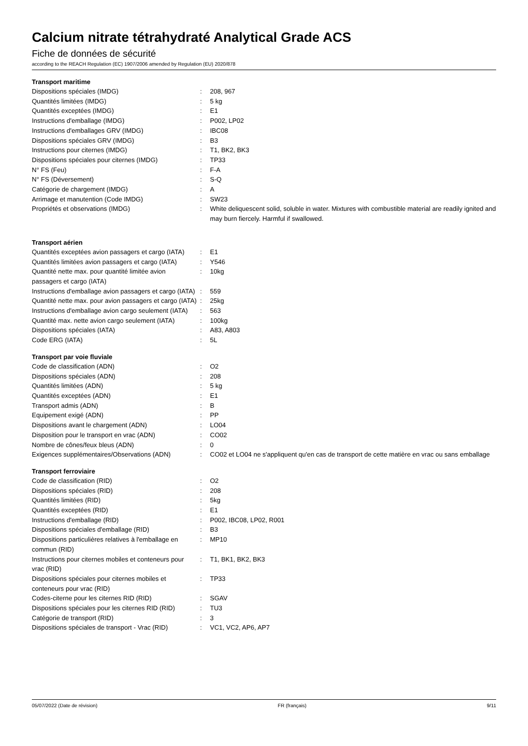Calcium nitrate tétrahydraté Analytical Grade ACS
Fiche de données de sécurité
according to the REACH Regulation (EC) 1907/2006 amended by Regulation (EU) 2020/878
Transport maritime
| Dispositions spéciales (IMDG) | : | 208, 967 |
| Quantités limitées (IMDG) | : | 5 kg |
| Quantités exceptées (IMDG) | : | E1 |
| Instructions d'emballage (IMDG) | : | P002, LP02 |
| Instructions d'emballages GRV (IMDG) | : | IBC08 |
| Dispositions spéciales GRV (IMDG) | : | B3 |
| Instructions pour citernes (IMDG) | : | T1, BK2, BK3 |
| Dispositions spéciales pour citernes (IMDG) | : | TP33 |
| N° FS (Feu) | : | F-A |
| N° FS (Déversement) | : | S-Q |
| Catégorie de chargement (IMDG) | : | A |
| Arrimage et manutention (Code IMDG) | : | SW23 |
| Propriétés et observations (IMDG) | : | White deliquescent solid, soluble in water. Mixtures with combustible material are readily ignited and may burn fiercely. Harmful if swallowed. |
Transport aérien
| Quantités exceptées avion passagers et cargo (IATA) | : | E1 |
| Quantités limitées avion passagers et cargo (IATA) | : | Y546 |
| Quantité nette max. pour quantité limitée avion passagers et cargo (IATA) | : | 10kg |
| Instructions d'emballage avion passagers et cargo (IATA) | : | 559 |
| Quantité nette max. pour avion passagers et cargo (IATA) | : | 25kg |
| Instructions d'emballage avion cargo seulement (IATA) | : | 563 |
| Quantité max. nette avion cargo seulement (IATA) | : | 100kg |
| Dispositions spéciales (IATA) | : | A83, A803 |
| Code ERG (IATA) | : | 5L |
Transport par voie fluviale
| Code de classification (ADN) | : | O2 |
| Dispositions spéciales (ADN) | : | 208 |
| Quantités limitées (ADN) | : | 5 kg |
| Quantités exceptées (ADN) | : | E1 |
| Transport admis (ADN) | : | B |
| Equipement exigé (ADN) | : | PP |
| Dispositions avant le chargement (ADN) | : | LO04 |
| Disposition pour le transport en vrac (ADN) | : | CO02 |
| Nombre de cônes/feux bleus (ADN) | : | 0 |
| Exigences supplémentaires/Observations (ADN) | : | CO02 et LO04 ne s'appliquent qu'en cas de transport de cette matière en vrac ou sans emballage |
Transport ferroviaire
| Code de classification (RID) | : | O2 |
| Dispositions spéciales (RID) | : | 208 |
| Quantités limitées (RID) | : | 5kg |
| Quantités exceptées (RID) | : | E1 |
| Instructions d'emballage (RID) | : | P002, IBC08, LP02, R001 |
| Dispositions spéciales d'emballage (RID) | : | B3 |
| Dispositions particulières relatives à l'emballage en commun (RID) | : | MP10 |
| Instructions pour citernes mobiles et conteneurs pour vrac (RID) | : | T1, BK1, BK2, BK3 |
| Dispositions spéciales pour citernes mobiles et conteneurs pour vrac (RID) | : | TP33 |
| Codes-citerne pour les citernes RID (RID) | : | SGAV |
| Dispositions spéciales pour les citernes RID (RID) | : | TU3 |
| Catégorie de transport (RID) | : | 3 |
| Dispositions spéciales de transport - Vrac (RID) | : | VC1, VC2, AP6, AP7 |
05/07/2022 (Date de révision) FR (français) 9/11